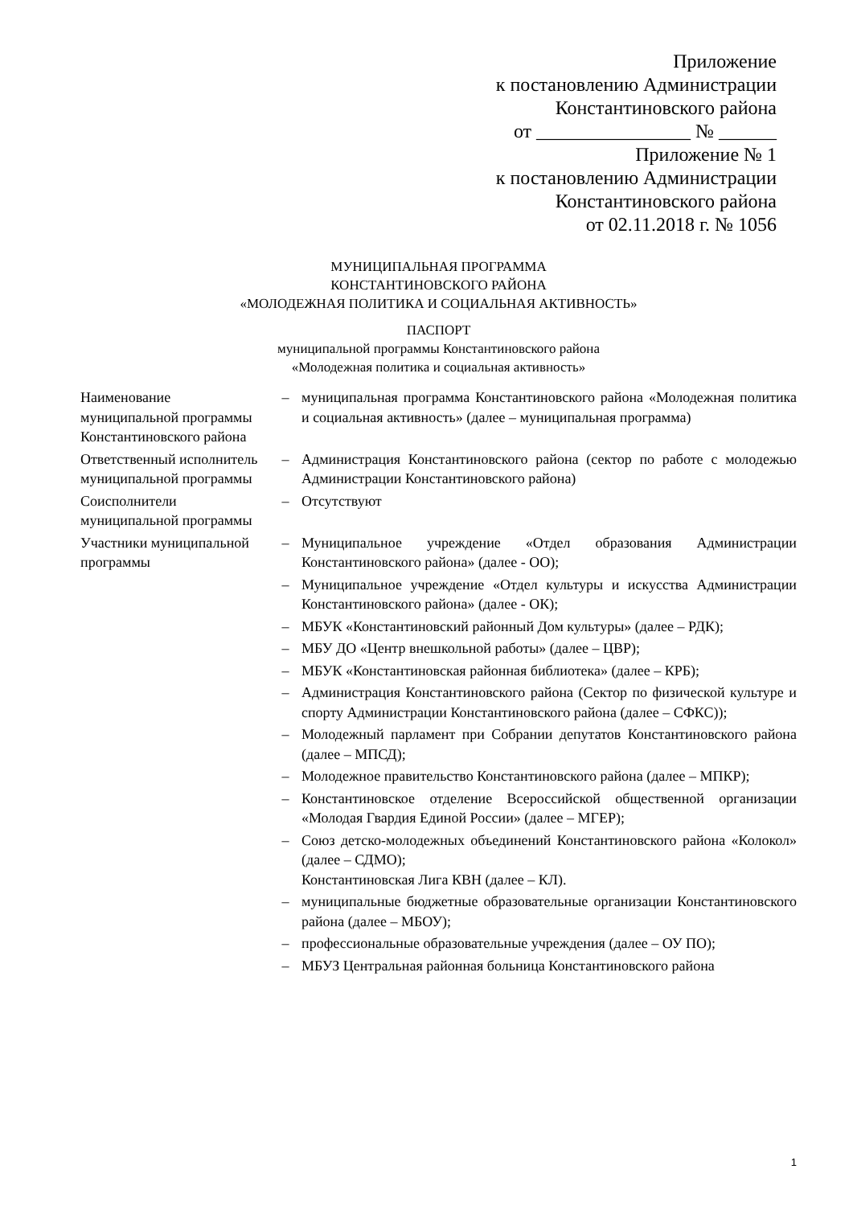Приложение
к постановлению Администрации
Константиновского района
от ________________ № ______
Приложение № 1
к постановлению Администрации
Константиновского района
от 02.11.2018 г. № 1056
МУНИЦИПАЛЬНАЯ ПРОГРАММА
КОНСТАНТИНОВСКОГО РАЙОНА
«МОЛОДЕЖНАЯ ПОЛИТИКА И СОЦИАЛЬНАЯ АКТИВНОСТЬ»
ПАСПОРТ
муниципальной программы Константиновского района
«Молодежная политика и социальная активность»
| Наименование муниципальной программы Константиновского района | – | муниципальная программа Константиновского района «Молодежная политика и социальная активность» (далее – муниципальная программа) |
| Ответственный исполнитель муниципальной программы | – | Администрация Константиновского района (сектор по работе с молодежью Администрации Константиновского района) |
| Соисполнители муниципальной программы | – | Отсутствуют |
| Участники муниципальной программы | – | Муниципальное учреждение «Отдел образования Администрации Константиновского района» (далее - ОО); |
| | – | Муниципальное учреждение «Отдел культуры и искусства Администрации Константиновского района» (далее - ОК); |
| | – | МБУК «Константиновский районный Дом культуры» (далее – РДК); |
| | – | МБУ ДО «Центр внешкольной работы» (далее – ЦВР); |
| | – | МБУК «Константиновская районная библиотека» (далее – КРБ); |
| | – | Администрация Константиновского района (Сектор по физической культуре и спорту Администрации Константиновского района (далее – СФКС)); |
| | – | Молодежный парламент при Собрании депутатов Константиновского района (далее – МПСД); |
| | – | Молодежное правительство Константиновского района (далее – МПКР); |
| | – | Константиновское отделение Всероссийской общественной организации «Молодая Гвардия Единой России» (далее – МГЕР); |
| | – | Союз детско-молодежных объединений Константиновского района «Колокол» (далее – СДМО); Константиновская Лига КВН (далее – КЛ). |
| | – | муниципальные бюджетные образовательные организации Константиновского района (далее – МБОУ); |
| | – | профессиональные образовательные учреждения (далее – ОУ ПО); |
| | – | МБУЗ Центральная районная больница Константиновского района |
1